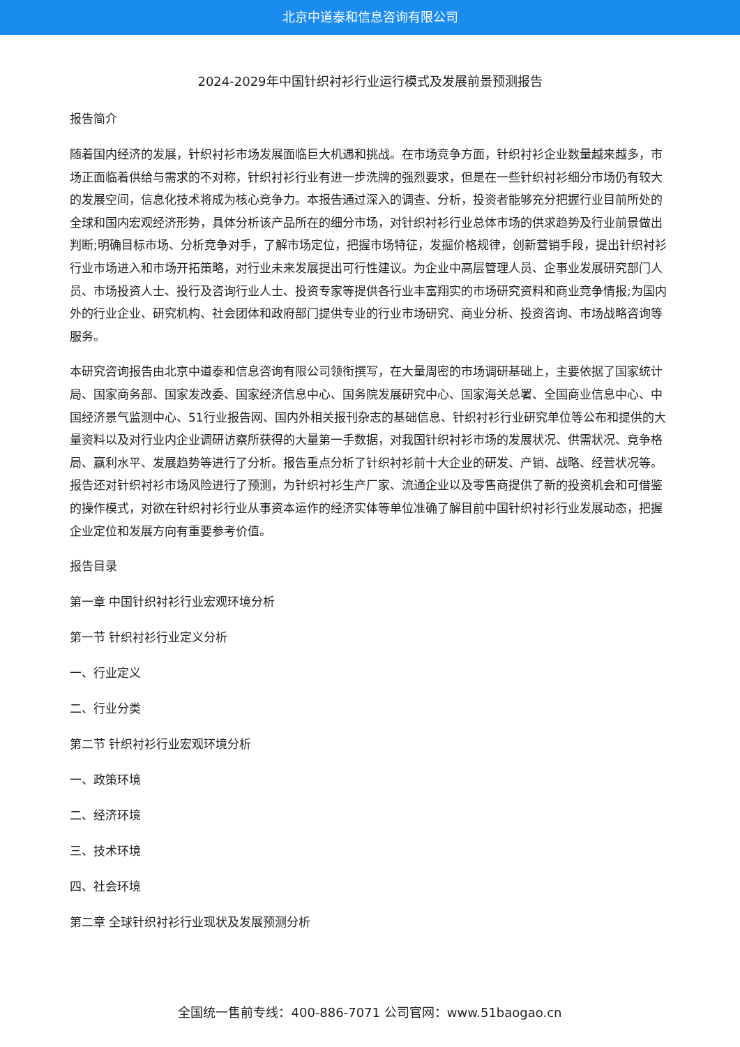北京中道泰和信息咨询有限公司
2024-2029年中国针织衬衫行业运行模式及发展前景预测报告
报告简介
随着国内经济的发展，针织衬衫市场发展面临巨大机遇和挑战。在市场竞争方面，针织衬衫企业数量越来越多，市场正面临着供给与需求的不对称，针织衬衫行业有进一步洗牌的强烈要求，但是在一些针织衬衫细分市场仍有较大的发展空间，信息化技术将成为核心竞争力。本报告通过深入的调查、分析，投资者能够充分把握行业目前所处的全球和国内宏观经济形势，具体分析该产品所在的细分市场，对针织衬衫行业总体市场的供求趋势及行业前景做出判断;明确目标市场、分析竞争对手，了解市场定位，把握市场特征，发掘价格规律，创新营销手段，提出针织衬衫行业市场进入和市场开拓策略，对行业未来发展提出可行性建议。为企业中高层管理人员、企事业发展研究部门人员、市场投资人士、投行及咨询行业人士、投资专家等提供各行业丰富翔实的市场研究资料和商业竞争情报;为国内外的行业企业、研究机构、社会团体和政府部门提供专业的行业市场研究、商业分析、投资咨询、市场战略咨询等服务。
本研究咨询报告由北京中道泰和信息咨询有限公司领衔撰写，在大量周密的市场调研基础上，主要依据了国家统计局、国家商务部、国家发改委、国家经济信息中心、国务院发展研究中心、国家海关总署、全国商业信息中心、中国经济景气监测中心、51行业报告网、国内外相关报刊杂志的基础信息、针织衬衫行业研究单位等公布和提供的大量资料以及对行业内企业调研访察所获得的大量第一手数据，对我国针织衬衫市场的发展状况、供需状况、竞争格局、赢利水平、发展趋势等进行了分析。报告重点分析了针织衬衫前十大企业的研发、产销、战略、经营状况等。报告还对针织衬衫市场风险进行了预测，为针织衬衫生产厂家、流通企业以及零售商提供了新的投资机会和可借鉴的操作模式，对欲在针织衬衫行业从事资本运作的经济实体等单位准确了解目前中国针织衬衫行业发展动态，把握企业定位和发展方向有重要参考价值。
报告目录
第一章 中国针织衬衫行业宏观环境分析
第一节 针织衬衫行业定义分析
一、行业定义
二、行业分类
第二节 针织衬衫行业宏观环境分析
一、政策环境
二、经济环境
三、技术环境
四、社会环境
第二章 全球针织衬衫行业现状及发展预测分析
全国统一售前专线：400-886-7071 公司官网：www.51baogao.cn